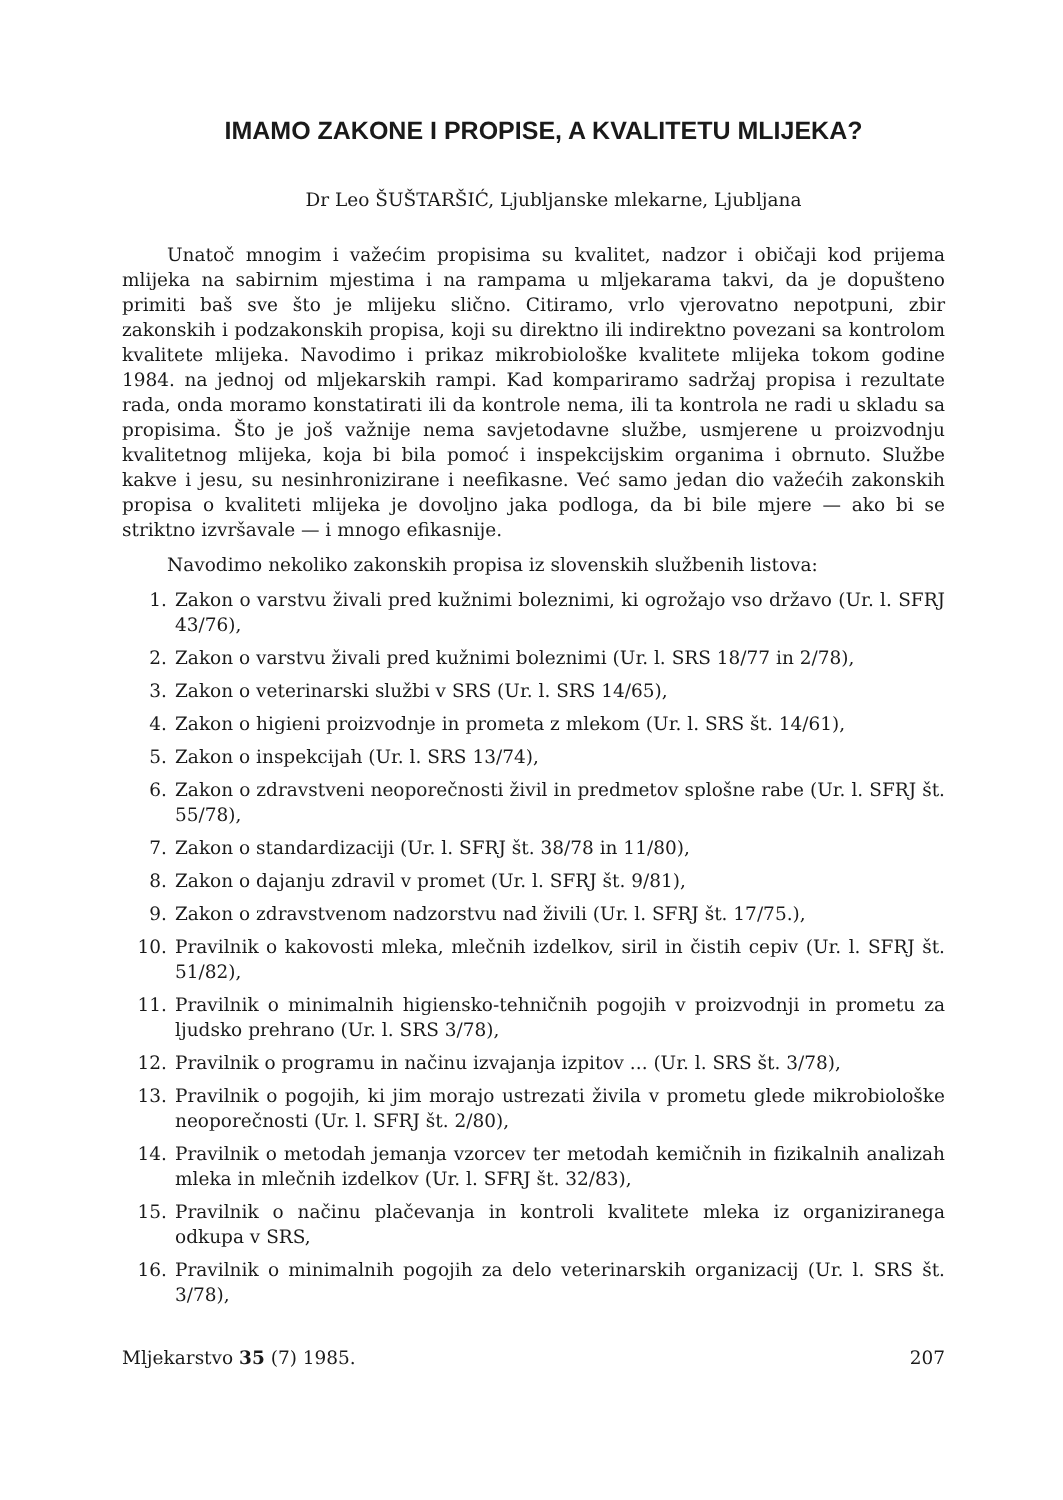IMAMO ZAKONE I PROPISE, A KVALITETU MLIJEKA?
Dr Leo ŠUŠTARŠIĆ, Ljubljanske mlekarne, Ljubljana
Unatoč mnogim i važećim propisima su kvalitet, nadzor i običaji kod prijema mlijeka na sabirnim mjestima i na rampama u mljekarama takvi, da je dopušteno primiti baš sve što je mlijeku slično. Citiramo, vrlo vjerovatno nepotpuni, zbir zakonskih i podzakonskih propisa, koji su direktno ili indirektno povezani sa kontrolom kvalitete mlijeka. Navodimo i prikaz mikrobiološke kvalitete mlijeka tokom godine 1984. na jednoj od mljekarskih rampi. Kad kompariramo sadržaj propisa i rezultate rada, onda moramo konstatirati ili da kontrole nema, ili ta kontrola ne radi u skladu sa propisima. Što je još važnije nema savjetodavne službe, usmjerene u proizvodnju kvalitetnog mlijeka, koja bi bila pomoć i inspekcijskim organima i obrnuto. Službe kakve i jesu, su nesinhronizirane i neefikasne. Već samo jedan dio važećih zakonskih propisa o kvaliteti mlijeka je dovoljno jaka podloga, da bi bile mjere — ako bi se striktno izvršavale — i mnogo efikasnije.
Navodimo nekoliko zakonskih propisa iz slovenskih službenih listova:
1. Zakon o varstvu živali pred kužnimi boleznimi, ki ogrožajo vso državo (Ur. l. SFRJ 43/76),
2. Zakon o varstvu živali pred kužnimi boleznimi (Ur. l. SRS 18/77 in 2/78),
3. Zakon o veterinarski službi v SRS (Ur. l. SRS 14/65),
4. Zakon o higieni proizvodnje in prometa z mlekom (Ur. l. SRS št. 14/61),
5. Zakon o inspekcijah (Ur. l. SRS 13/74),
6. Zakon o zdravstveni neoporečnosti živil in predmetov splošne rabe (Ur. l. SFRJ št. 55/78),
7. Zakon o standardizaciji (Ur. l. SFRJ št. 38/78 in 11/80),
8. Zakon o dajanju zdravil v promet (Ur. l. SFRJ št. 9/81),
9. Zakon o zdravstvenom nadzorstvu nad živili (Ur. l. SFRJ št. 17/75.),
10. Pravilnik o kakovosti mleka, mlečnih izdelkov, siril in čistih cepiv (Ur. l. SFRJ št. 51/82),
11. Pravilnik o minimalnih higiensko-tehničnih pogojih v proizvodnji in prometu za ljudsko prehrano (Ur. l. SRS 3/78),
12. Pravilnik o programu in načinu izvajanja izpitov ... (Ur. l. SRS št. 3/78),
13. Pravilnik o pogojih, ki jim morajo ustrezati živila v prometu glede mikrobiološke neoporečnosti (Ur. l. SFRJ št. 2/80),
14. Pravilnik o metodah jemanja vzorcev ter metodah kemičnih in fizikalnih analizah mleka in mlečnih izdelkov (Ur. l. SFRJ št. 32/83),
15. Pravilnik o načinu plačevanja in kontroli kvalitete mleka iz organiziranega odkupa v SRS,
16. Pravilnik o minimalnih pogojih za delo veterinarskih organizacij (Ur. l. SRS št. 3/78),
Mljekarstvo 35 (7) 1985. 207